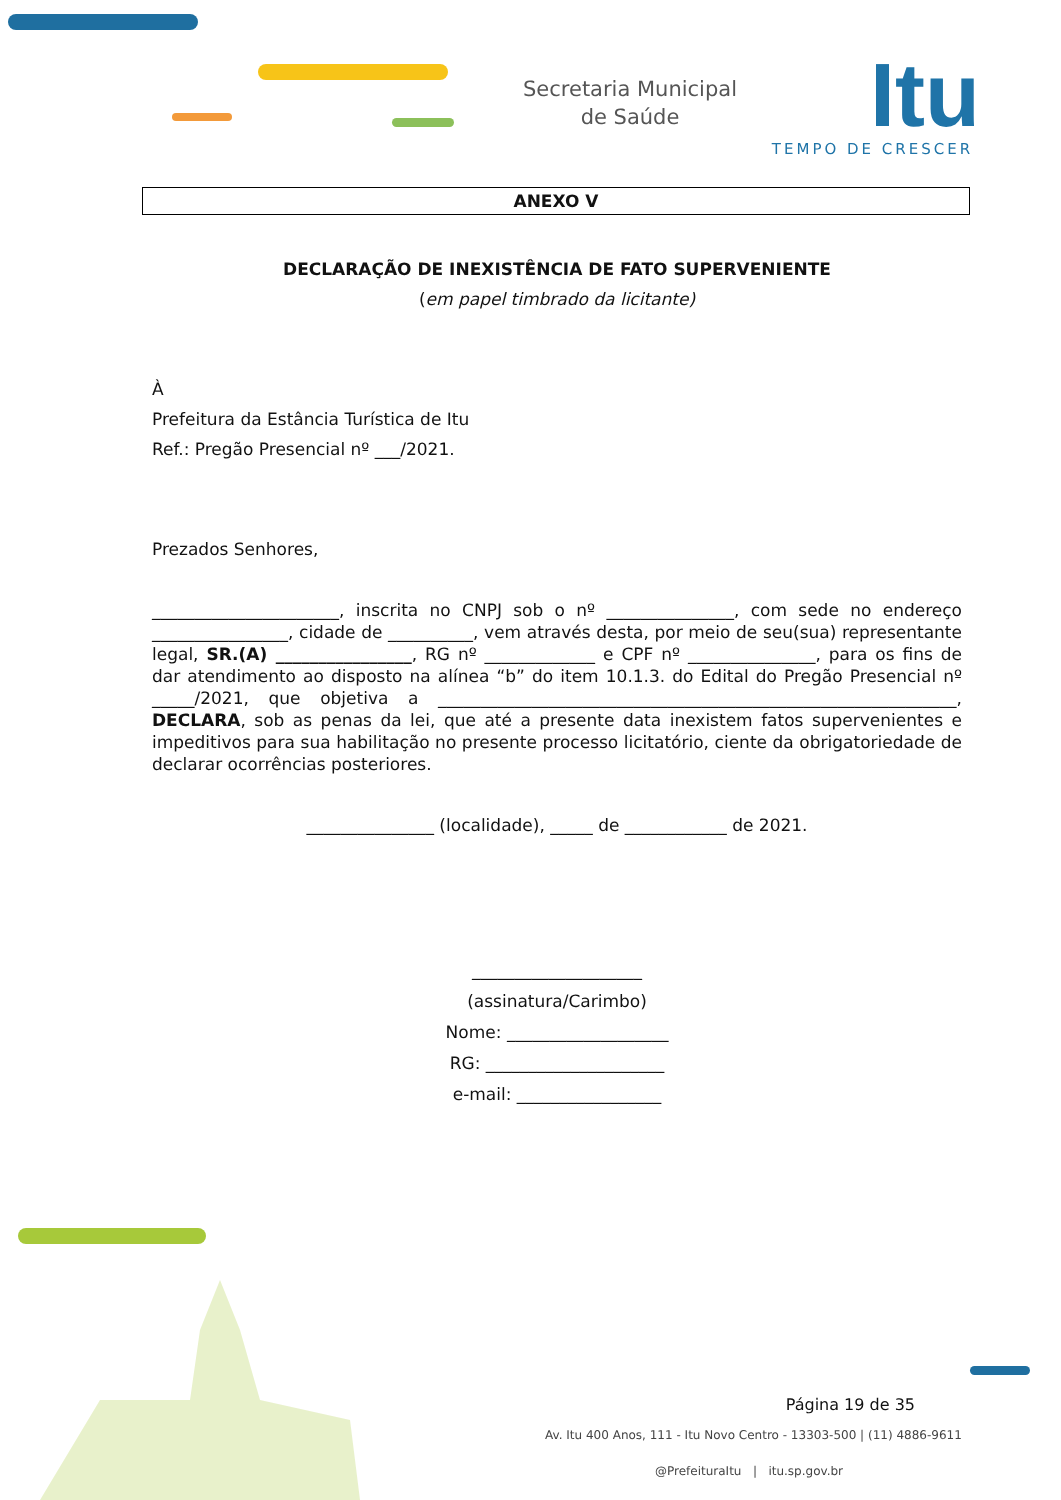Secretaria Municipal
de Saúde
Itu
TEMPO DE CRESCER
ANEXO V
DECLARAÇÃO DE INEXISTÊNCIA DE FATO SUPERVENIENTE
(em papel timbrado da licitante)
À
Prefeitura da Estância Turística de Itu
Ref.: Pregão Presencial nº ___/2021.
Prezados Senhores,
______________________, inscrita no CNPJ sob o nº _______________, com sede no endereço ________________, cidade de __________, vem através desta, por meio de seu(sua) representante legal, SR.(A) ________________, RG nº _____________ e CPF nº _______________, para os fins de dar atendimento ao disposto na alínea “b” do item 10.1.3. do Edital do Pregão Presencial nº _____/2021, que objetiva a _____________________________________________________________, DECLARA, sob as penas da lei, que até a presente data inexistem fatos supervenientes e impeditivos para sua habilitação no presente processo licitatório, ciente da obrigatoriedade de declarar ocorrências posteriores.
_______________ (localidade), _____ de ____________ de 2021.
____________________
(assinatura/Carimbo)
Nome: ___________________
RG: _____________________
e-mail: _________________
Página 19 de 35
Av. Itu 400 Anos, 111 - Itu Novo Centro - 13303-500 | (11) 4886-9611
@PrefeituraItu | itu.sp.gov.br